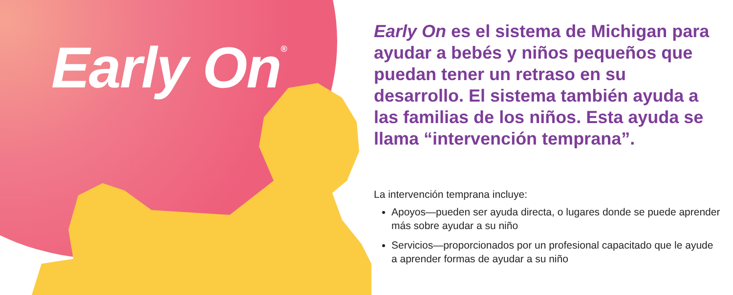Early On<sup>®</sup>
Early On es el sistema de Michigan para ayudar a bebés y niños pequeños que puedan tener un retraso en su desarrollo. El sistema también ayuda a las familias de los niños. Esta ayuda se llama “intervención temprana”.
La intervención temprana incluye:
Apoyos—pueden ser ayuda directa, o lugares donde se puede aprender más sobre ayudar a su niño
Servicios—proporcionados por un profesional capacitado que le ayude a aprender formas de ayudar a su niño